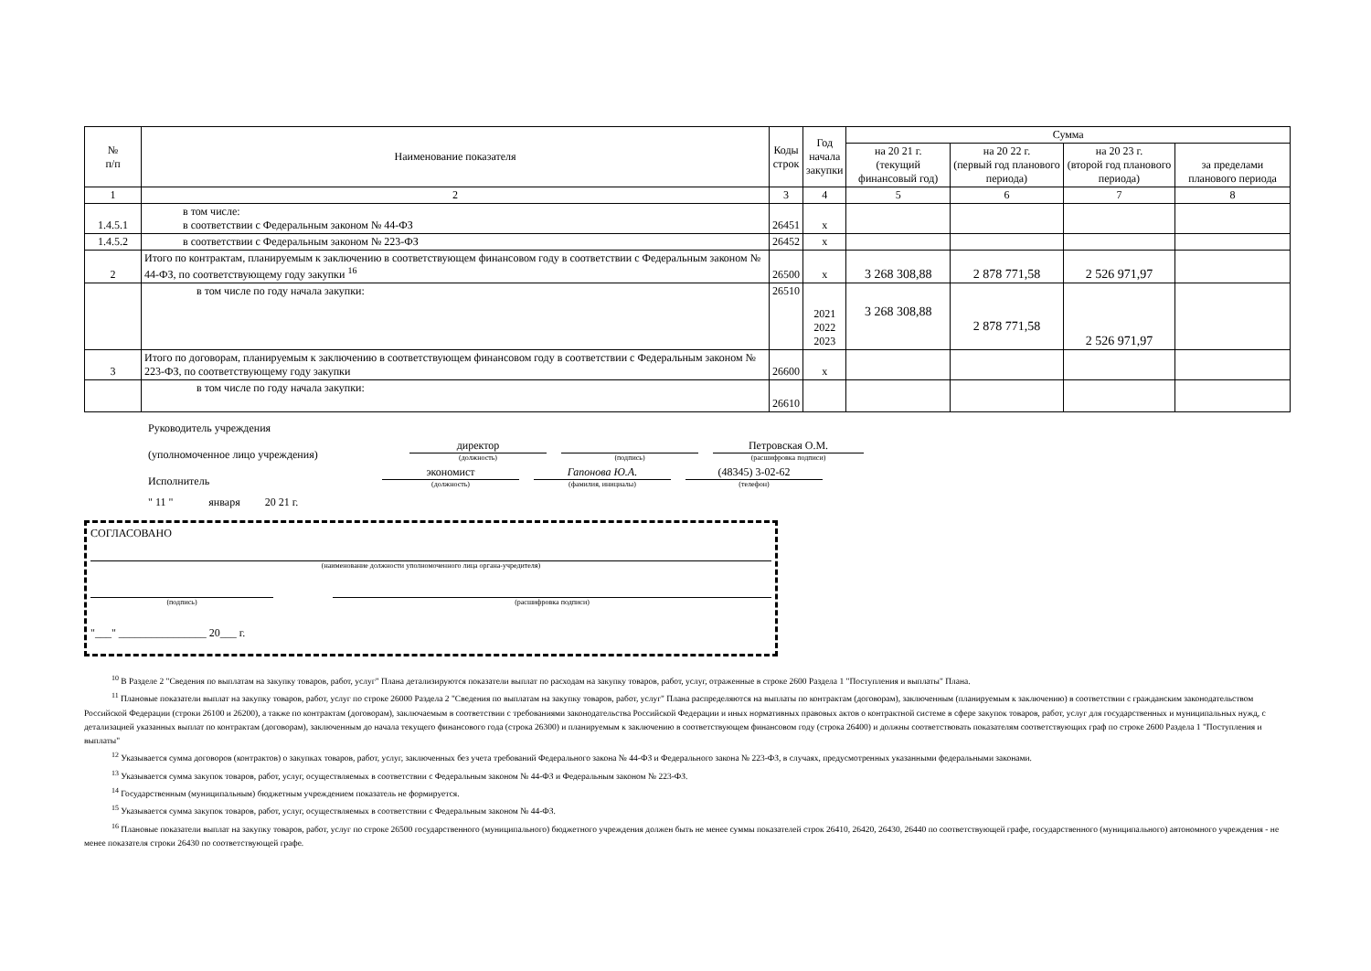| № п/п | Наименование показателя | Коды строк | Год начала закупки | Сумма | | | |
| --- | --- | --- | --- | --- | --- | --- | --- |
| | | | | на 20 21 г. (текущий финансовый год) | на 20 22 г. (первый год планового периода) | на 20 23 г. (второй год планового периода) | за пределами планового периода |
| 1 | 2 | 3 | 4 | 5 | 6 | 7 | 8 |
| 1.4.5.1 | в том числе: в соответствии с Федеральным законом № 44-ФЗ | 26451 | х | | | | |
| 1.4.5.2 | в соответствии с Федеральным законом № 223-ФЗ | 26452 | х | | | | |
| 2 | Итого по контрактам, планируемым к заключению в соответствующем финансовом году в соответствии с Федеральным законом № 44-ФЗ, по соответствующему году закупки <sup>16</sup> | 26500 | х | 3 268 308,88 | 2 878 771,58 | 2 526 971,97 | |
| | в том числе по году начала закупки: | 26510 | 2021 2022 2023 | 3 268 308,88 | 2 878 771,58 | 2 526 971,97 | |
| 3 | Итого по договорам, планируемым к заключению в соответствующем финансовом году в соответствии с Федеральным законом № 223-ФЗ, по соответствующему году закупки | 26600 | х | | | | |
| | в том числе по году начала закупки: | 26610 | | | | | |
Руководитель учреждения
(уполномоченное лицо учреждения)
директор
(должность)
(подпись)
Петровская О.М.
(расшифровка подписи)
Исполнитель
экономист
(должность)
Гапонова Ю.А.
(фамилия, инициалы)
(48345) 3-02-62
(телефон)
" 11 " января 20 21 г.
СОГЛАСОВАНО
(наименование должности уполномоченного лица органа-учредителя)
(подпись) (расшифровка подписи)
"___" ________________ 20___ г.
<sup>10</sup> В Разделе 2 "Сведения по выплатам на закупку товаров, работ, услуг" Плана детализируются показатели выплат по расходам на закупку товаров, работ, услуг, отраженные в строке 2600 Раздела 1 "Поступления и выплаты" Плана.
<sup>11</sup> Плановые показатели выплат на закупку товаров, работ, услуг по строке 26000 Раздела 2 "Сведения по выплатам на закупку товаров, работ, услуг" Плана распределяются на выплаты по контрактам (договорам), заключенным (планируемым к заключению) в соответствии с гражданским законодательством Российской Федерации (строки 26100 и 26200), а также по контрактам (договорам), заключаемым в соответствии с требованиями законодательства Российской Федерации и иных нормативных правовых актов о контрактной системе в сфере закупок товаров, работ, услуг для государственных и муниципальных нужд, с детализацией указанных выплат по контрактам (договорам), заключенным до начала текущего финансового года (строка 26300) и планируемым к заключению в соответствующем финансовом году (строка 26400) и должны соответствовать показателям соответствующих граф по строке 2600 Раздела 1 "Поступления и выплаты"
<sup>12</sup> Указывается сумма договоров (контрактов) о закупках товаров, работ, услуг, заключенных без учета требований Федерального закона № 44-ФЗ и Федерального закона № 223-ФЗ, в случаях, предусмотренных указанными федеральными законами.
<sup>13</sup> Указывается сумма закупок товаров, работ, услуг, осуществляемых в соответствии с Федеральным законом № 44-ФЗ и Федеральным законом № 223-ФЗ.
<sup>14</sup> Государственным (муниципальным) бюджетным учреждением показатель не формируется.
<sup>15</sup> Указывается сумма закупок товаров, работ, услуг, осуществляемых в соответствии с Федеральным законом № 44-ФЗ.
<sup>16</sup> Плановые показатели выплат на закупку товаров, работ, услуг по строке 26500 государственного (муниципального) бюджетного учреждения должен быть не менее суммы показателей строк 26410, 26420, 26430, 26440 по соответствующей графе, государственного (муниципального) автономного учреждения - не менее показателя строки 26430 по соответствующей графе.